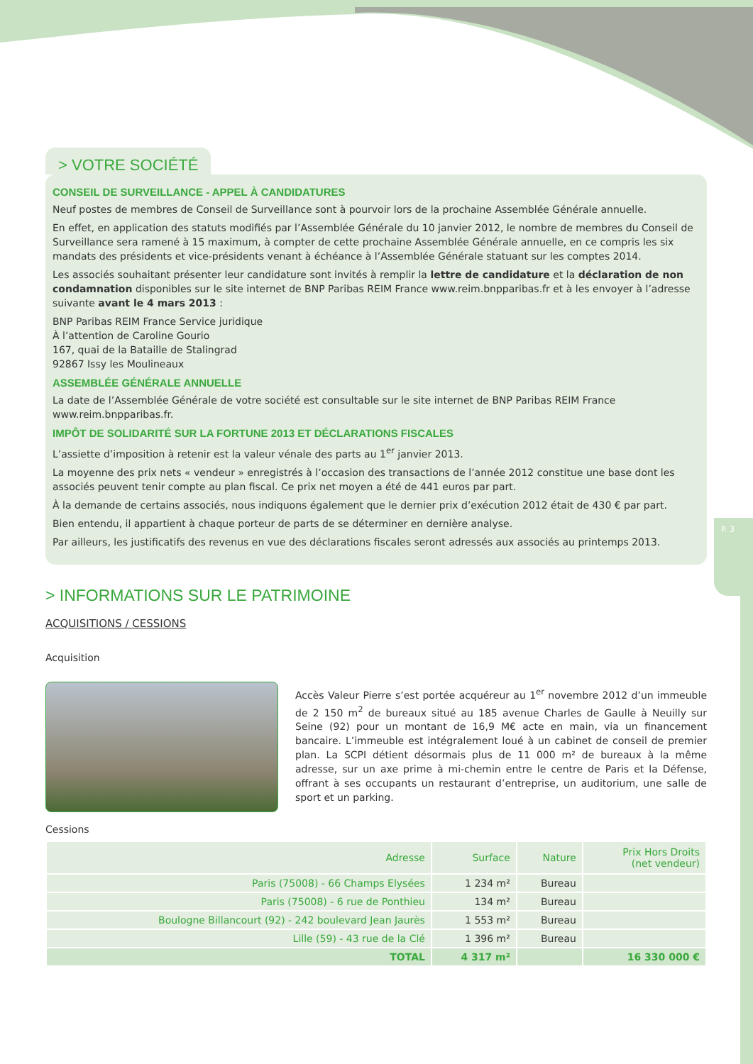P. 3
> VOTRE SOCIÉTÉ
CONSEIL DE SURVEILLANCE - APPEL À CANDIDATURES
Neuf postes de membres de Conseil de Surveillance sont à pourvoir lors de la prochaine Assemblée Générale annuelle.
En effet, en application des statuts modifiés par l’Assemblée Générale du 10 janvier 2012, le nombre de membres du Conseil de Surveillance sera ramené à 15 maximum, à compter de cette prochaine Assemblée Générale annuelle, en ce compris les six mandats des présidents et vice-présidents venant à échéance à l’Assemblée Générale statuant sur les comptes 2014.
Les associés souhaitant présenter leur candidature sont invités à remplir la lettre de candidature et la déclaration de non condamnation disponibles sur le site internet de BNP Paribas REIM France www.reim.bnpparibas.fr et à les envoyer à l’adresse suivante avant le 4 mars 2013 :
BNP Paribas REIM France Service juridique
À l’attention de Caroline Gourio
167, quai de la Bataille de Stalingrad
92867 Issy les Moulineaux
ASSEMBLÉE GÉNÉRALE ANNUELLE
La date de l’Assemblée Générale de votre société est consultable sur le site internet de BNP Paribas REIM France www.reim.bnpparibas.fr.
IMPÔT DE SOLIDARITÉ SUR LA FORTUNE 2013 ET DÉCLARATIONS FISCALES
L’assiette d’imposition à retenir est la valeur vénale des parts au 1<sup>er</sup> janvier 2013.
La moyenne des prix nets « vendeur » enregistrés à l’occasion des transactions de l’année 2012 constitue une base dont les associés peuvent tenir compte au plan fiscal. Ce prix net moyen a été de 441 euros par part.
À la demande de certains associés, nous indiquons également que le dernier prix d’exécution 2012 était de 430 € par part.
Bien entendu, il appartient à chaque porteur de parts de se déterminer en dernière analyse.
Par ailleurs, les justificatifs des revenus en vue des déclarations fiscales seront adressés aux associés au printemps 2013.
> INFORMATIONS SUR LE PATRIMOINE
ACQUISITIONS / CESSIONS
Acquisition
Accès Valeur Pierre s’est portée acquéreur au 1<sup>er</sup> novembre 2012 d’un immeuble de 2 150 m<sup>2</sup> de bureaux situé au 185 avenue Charles de Gaulle à Neuilly sur Seine (92) pour un montant de 16,9 M€ acte en main, via un financement bancaire. L’immeuble est intégralement loué à un cabinet de conseil de premier plan. La SCPI détient désormais plus de 11 000 m² de bureaux à la même adresse, sur un axe prime à mi-chemin entre le centre de Paris et la Défense, offrant à ses occupants un restaurant d’entreprise, un auditorium, une salle de sport et un parking.
Cessions
| Adresse | Surface | Nature | Prix Hors Droits (net vendeur) |
| --- | --- | --- | --- |
| Paris (75008) - 66 Champs Elysées | 1 234 m² | Bureau | |
| Paris (75008) - 6 rue de Ponthieu | 134 m² | Bureau | |
| Boulogne Billancourt (92) - 242 boulevard Jean Jaurès | 1 553 m² | Bureau | |
| Lille (59) - 43 rue de la Clé | 1 396 m² | Bureau | |
| TOTAL | 4 317 m² | | 16 330 000 € |